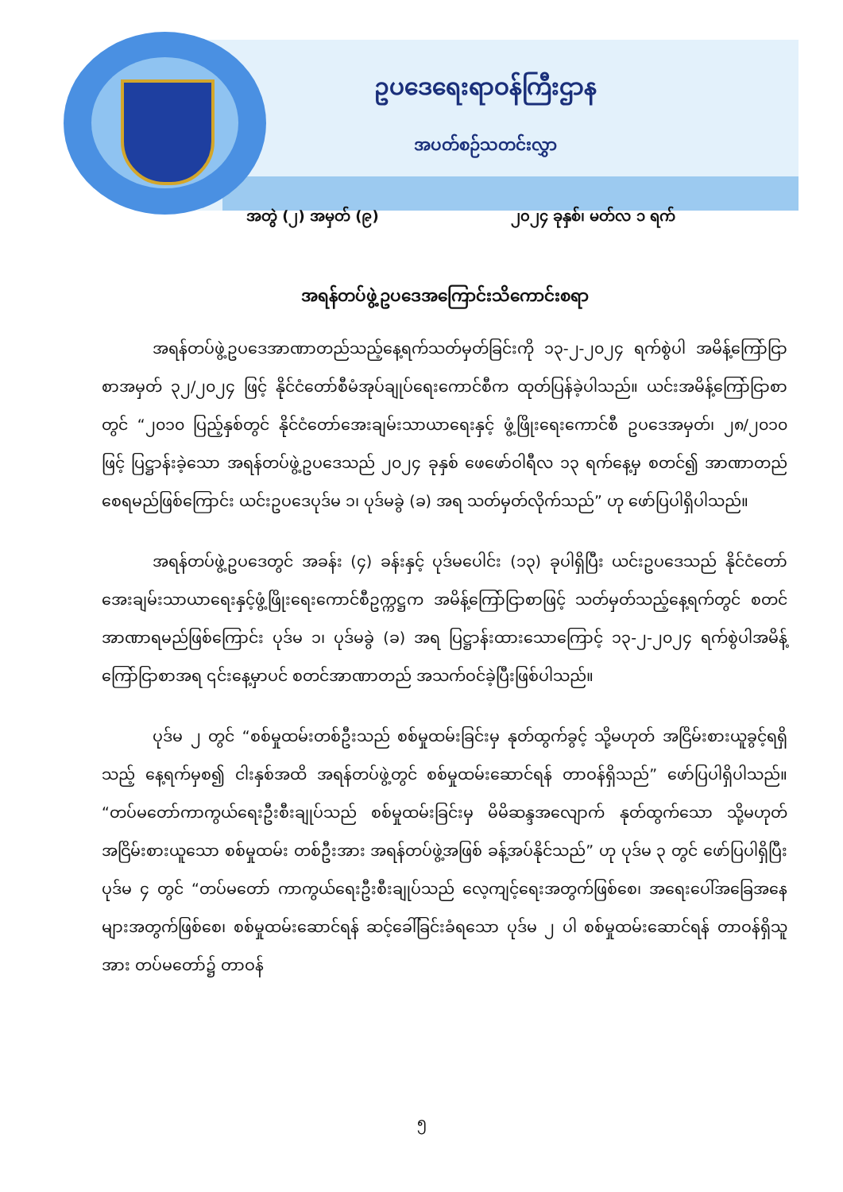ဥပဒေရေးရာဝန်ကြီးဌာန
အပတ်စဉ်သတင်းလွှာ
အတွဲ (၂) အမှတ် (၉) ၂၀၂၄ ခုနှစ်၊ မတ်လ ၁ ရက်
အရန်တပ်ဖွဲ့ဥပဒေအကြောင်းသိကောင်းစရာ
အရန်တပ်ဖွဲ့ဥပဒေအာဏာတည်သည့်နေ့ရက်သတ်မှတ်ခြင်းကို ၁၃-၂-၂၀၂၄ ရက်စွဲပါ အမိန့်ကြော်ငြာစာအမှတ် ၃၂/၂၀၂၄ ဖြင့် နိုင်ငံတော်စီမံအုပ်ချုပ်ရေးကောင်စီက ထုတ်ပြန်ခဲ့ပါသည်။ ယင်းအမိန့်ကြော်ငြာစာတွင် “၂၀၁၀ ပြည့်နှစ်တွင် နိုင်ငံတော်အေးချမ်းသာယာရေးနှင့် ဖွံ့ဖြိုးရေးကောင်စီ ဥပဒေအမှတ်၊ ၂၈/၂၀၁၀ ဖြင့် ပြဋ္ဌာန်းခဲ့သော အရန်တပ်ဖွဲ့ဥပဒေသည် ၂၀၂၄ ခုနှစ် ဖေဖော်ဝါရီလ ၁၃ ရက်နေ့မှ စတင်၍ အာဏာတည်စေရမည်ဖြစ်ကြောင်း ယင်းဥပဒေပုဒ်မ ၁၊ ပုဒ်မခွဲ (ခ) အရ သတ်မှတ်လိုက်သည်” ဟု ဖော်ပြပါရှိပါသည်။
အရန်တပ်ဖွဲ့ဥပဒေတွင် အခန်း (၄) ခန်းနှင့် ပုဒ်မပေါင်း (၁၃) ခုပါရှိပြီး ယင်းဥပဒေသည် နိုင်ငံတော်အေးချမ်းသာယာရေးနှင့်ဖွံ့ဖြိုးရေးကောင်စီဥက္ကဋ္ဌက အမိန့်ကြော်ငြာစာဖြင့် သတ်မှတ်သည့်နေ့ရက်တွင် စတင်အာဏာရမည်ဖြစ်ကြောင်း ပုဒ်မ ၁၊ ပုဒ်မခွဲ (ခ) အရ ပြဋ္ဌာန်းထားသောကြောင့် ၁၃-၂-၂၀၂၄ ရက်စွဲပါအမိန့်ကြော်ငြာစာအရ ၎င်းနေ့မှာပင် စတင်အာဏာတည် အသက်ဝင်ခဲ့ပြီးဖြစ်ပါသည်။
ပုဒ်မ ၂ တွင် “စစ်မှုထမ်းတစ်ဦးသည် စစ်မှုထမ်းခြင်းမှ နုတ်ထွက်ခွင့် သို့မဟုတ် အငြိမ်းစားယူခွင့်ရရှိသည့် နေ့ရက်မှစ၍ ငါးနှစ်အထိ အရန်တပ်ဖွဲ့တွင် စစ်မှုထမ်းဆောင်ရန် တာဝန်ရှိသည်” ဖော်ပြပါရှိပါသည်။ “တပ်မတော်ကာကွယ်ရေးဦးစီးချုပ်သည် စစ်မှုထမ်းခြင်းမှ မိမိဆန္ဒအလျောက် နုတ်ထွက်သော သို့မဟုတ် အငြိမ်းစားယူသော စစ်မှုထမ်း တစ်ဦးအား အရန်တပ်ဖွဲ့အဖြစ် ခန့်အပ်နိုင်သည်” ဟု ပုဒ်မ ၃ တွင် ဖော်ပြပါရှိပြီး ပုဒ်မ ၄ တွင် “တပ်မတော် ကာကွယ်ရေးဦးစီးချုပ်သည် လေ့ကျင့်ရေးအတွက်ဖြစ်စေ၊ အရေးပေါ်အခြေအနေများအတွက်ဖြစ်စေ၊ စစ်မှုထမ်းဆောင်ရန် ဆင့်ခေါ်ခြင်းခံရသော ပုဒ်မ ၂ ပါ စစ်မှုထမ်းဆောင်ရန် တာဝန်ရှိသူအား တပ်မတော်၌ တာဝန်
၅